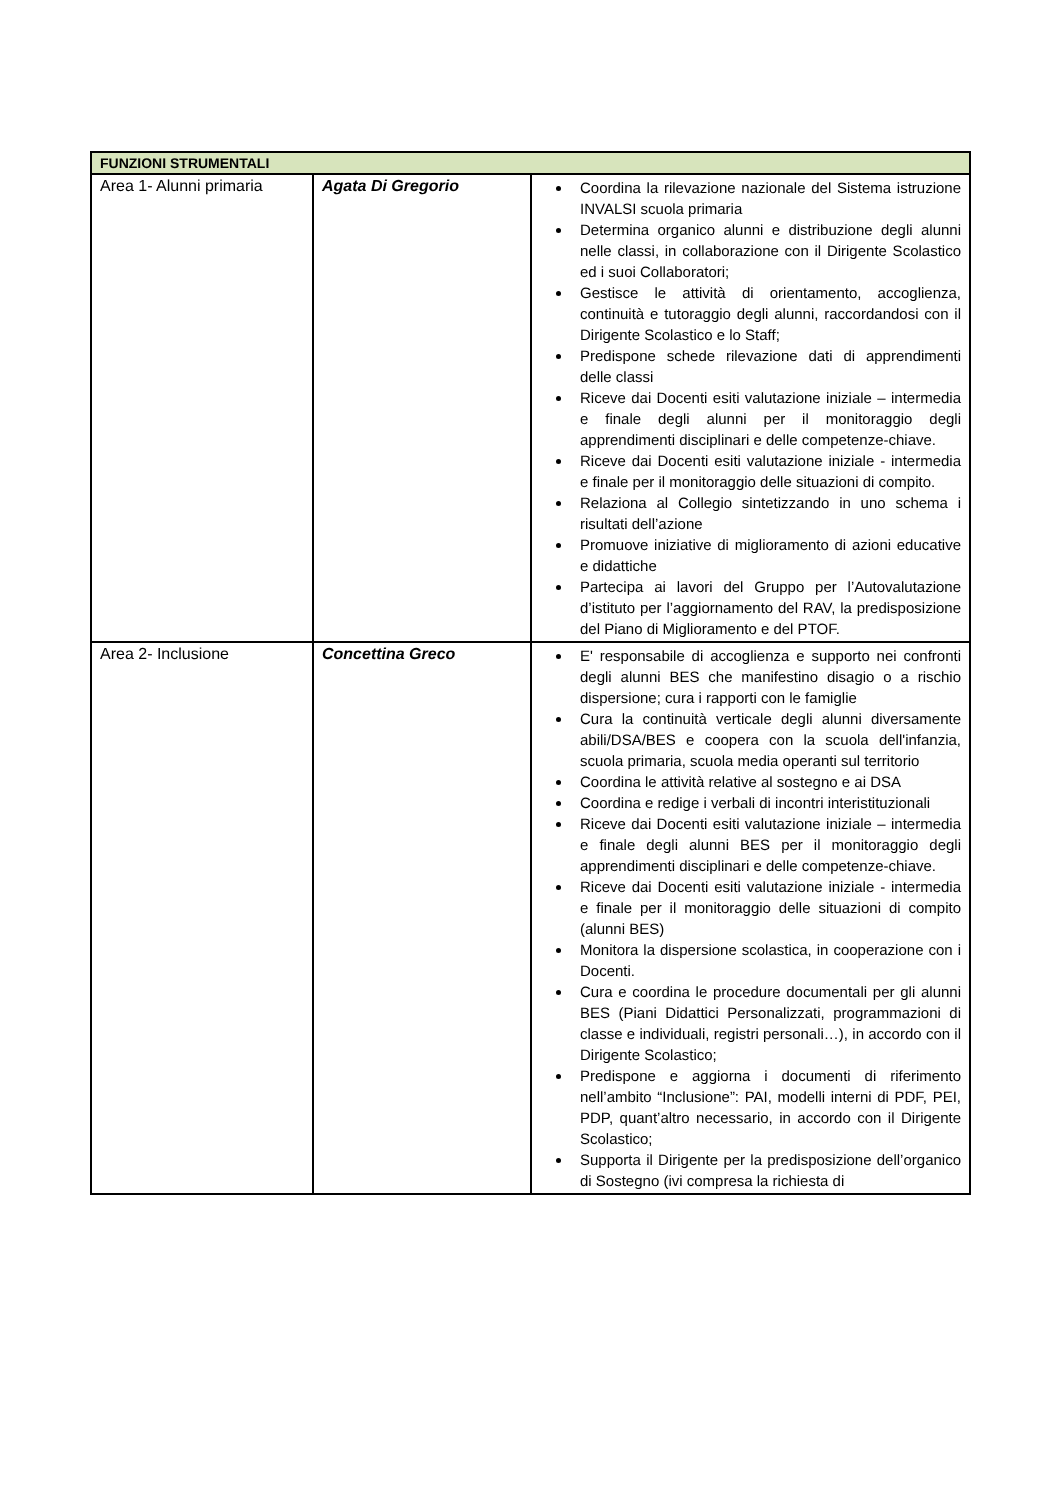| FUNZIONI STRUMENTALI | | |
| --- | --- | --- |
| Area 1- Alunni primaria | Agata Di Gregorio | Coordina la rilevazione nazionale del Sistema istruzione INVALSI scuola primaria Determina organico alunni e distribuzione degli alunni nelle classi, in collaborazione con il Dirigente Scolastico ed i suoi Collaboratori; Gestisce le attività di orientamento, accoglienza, continuità e tutoraggio degli alunni, raccordandosi con il Dirigente Scolastico e lo Staff; Predispone schede rilevazione dati di apprendimenti delle classi Riceve dai Docenti esiti valutazione iniziale – intermedia e finale degli alunni per il monitoraggio degli apprendimenti disciplinari e delle competenze-chiave. Riceve dai Docenti esiti valutazione iniziale - intermedia e finale per il monitoraggio delle situazioni di compito. Relaziona al Collegio sintetizzando in uno schema i risultati dell’azione Promuove iniziative di miglioramento di azioni educative e didattiche Partecipa ai lavori del Gruppo per l’Autovalutazione d’istituto per l’aggiornamento del RAV, la predisposizione del Piano di Miglioramento e del PTOF. |
| Area 2- Inclusione | Concettina Greco | E' responsabile di accoglienza e supporto nei confronti degli alunni BES che manifestino disagio o a rischio dispersione; cura i rapporti con le famiglie Cura la continuità verticale degli alunni diversamente abili/DSA/BES e coopera con la scuola dell'infanzia, scuola primaria, scuola media operanti sul territorio Coordina le attività relative al sostegno e ai DSA Coordina e redige i verbali di incontri interistituzionali Riceve dai Docenti esiti valutazione iniziale – intermedia e finale degli alunni BES per il monitoraggio degli apprendimenti disciplinari e delle competenze-chiave. Riceve dai Docenti esiti valutazione iniziale - intermedia e finale per il monitoraggio delle situazioni di compito (alunni BES) Monitora la dispersione scolastica, in cooperazione con i Docenti. Cura e coordina le procedure documentali per gli alunni BES (Piani Didattici Personalizzati, programmazioni di classe e individuali, registri personali…), in accordo con il Dirigente Scolastico; Predispone e aggiorna i documenti di riferimento nell’ambito “Inclusione”: PAI, modelli interni di PDF, PEI, PDP, quant’altro necessario, in accordo con il Dirigente Scolastico; Supporta il Dirigente per la predisposizione dell’organico di Sostegno (ivi compresa la richiesta di |